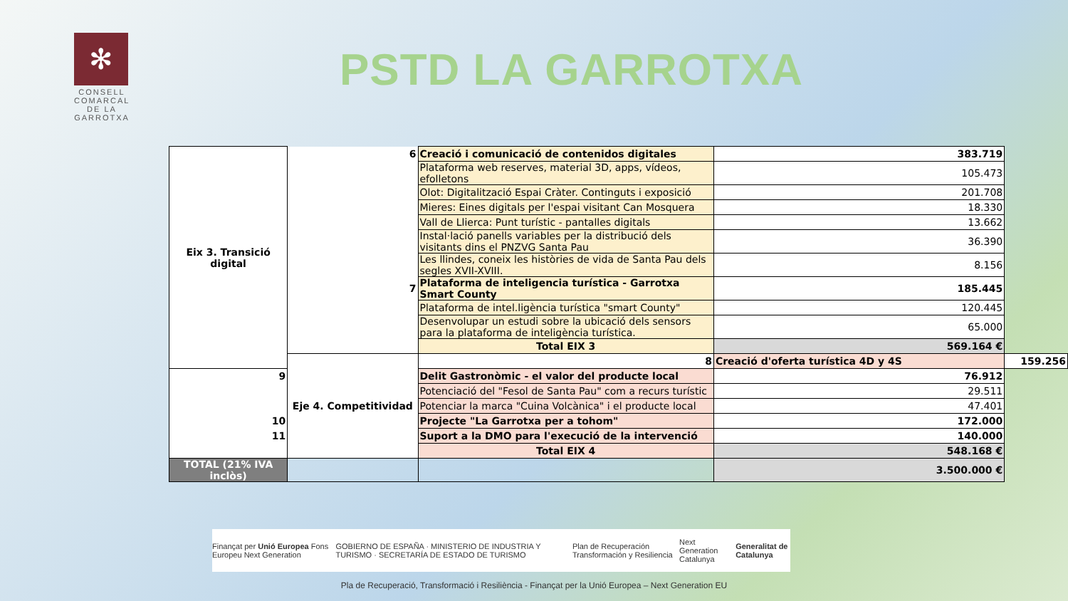✻
CONSELL COMARCAL
DE LA
GARROTXA
PSTD LA GARROTXA
| Eix 3. Transició digital | 6 | Creació i comunicació de contenidos digitales | 383.719 | |
| | | Plataforma web reserves, material 3D, apps, vídeos, efolletons | 105.473 | |
| | | Olot: Digitalització Espai Cràter. Continguts i exposició | 201.708 | |
| | | Mieres: Eines digitals per l'espai visitant Can Mosquera | 18.330 | |
| | | Vall de Llierca: Punt turístic - pantalles digitals | 13.662 | |
| | | Instal·lació panells variables per la distribució dels visitants dins el PNZVG Santa Pau | 36.390 | |
| | | Les llindes, coneix les històries de vida de Santa Pau dels segles XVII-XVIII. | 8.156 | |
| | 7 | Plataforma de inteligencia turística - Garrotxa Smart County | 185.445 | |
| | | Plataforma de intel.ligència turística "smart County" | 120.445 | |
| | | Desenvolupar un estudi sobre la ubicació dels sensors para la plataforma de inteligència turística. | 65.000 | |
| | | Total EIX 3 | 569.164 € | |
| | Eje 4. Competitividad | 8 | Creació d'oferta turística 4D y 4S | 159.256 |
| 9 | | Delit Gastronòmic - el valor del producte local | 76.912 | |
| | | Potenciació del "Fesol de Santa Pau" com a recurs turístic | 29.511 | |
| | | Potenciar la marca "Cuina Volcànica" i el producte local | 47.401 | |
| 10 | | Projecte "La Garrotxa per a tohom" | 172.000 | |
| 11 | | Suport a la DMO para l'execució de la intervenció | 140.000 | |
| | | Total EIX 4 | 548.168 € | |
| TOTAL (21% IVA inclòs) | | | 3.500.000 € | |
Finançat per Unió Europea Fons Europeu Next Generation GOBIERNO DE ESPAÑA · MINISTERIO DE INDUSTRIA Y TURISMO · SECRETARÍA DE ESTADO DE TURISMO Plan de Recuperación Transformación y Resiliencia Next Generation Catalunya Generalitat de Catalunya
Pla de Recuperació, Transformació i Resiliència - Finançat per la Unió Europea – Next Generation EU